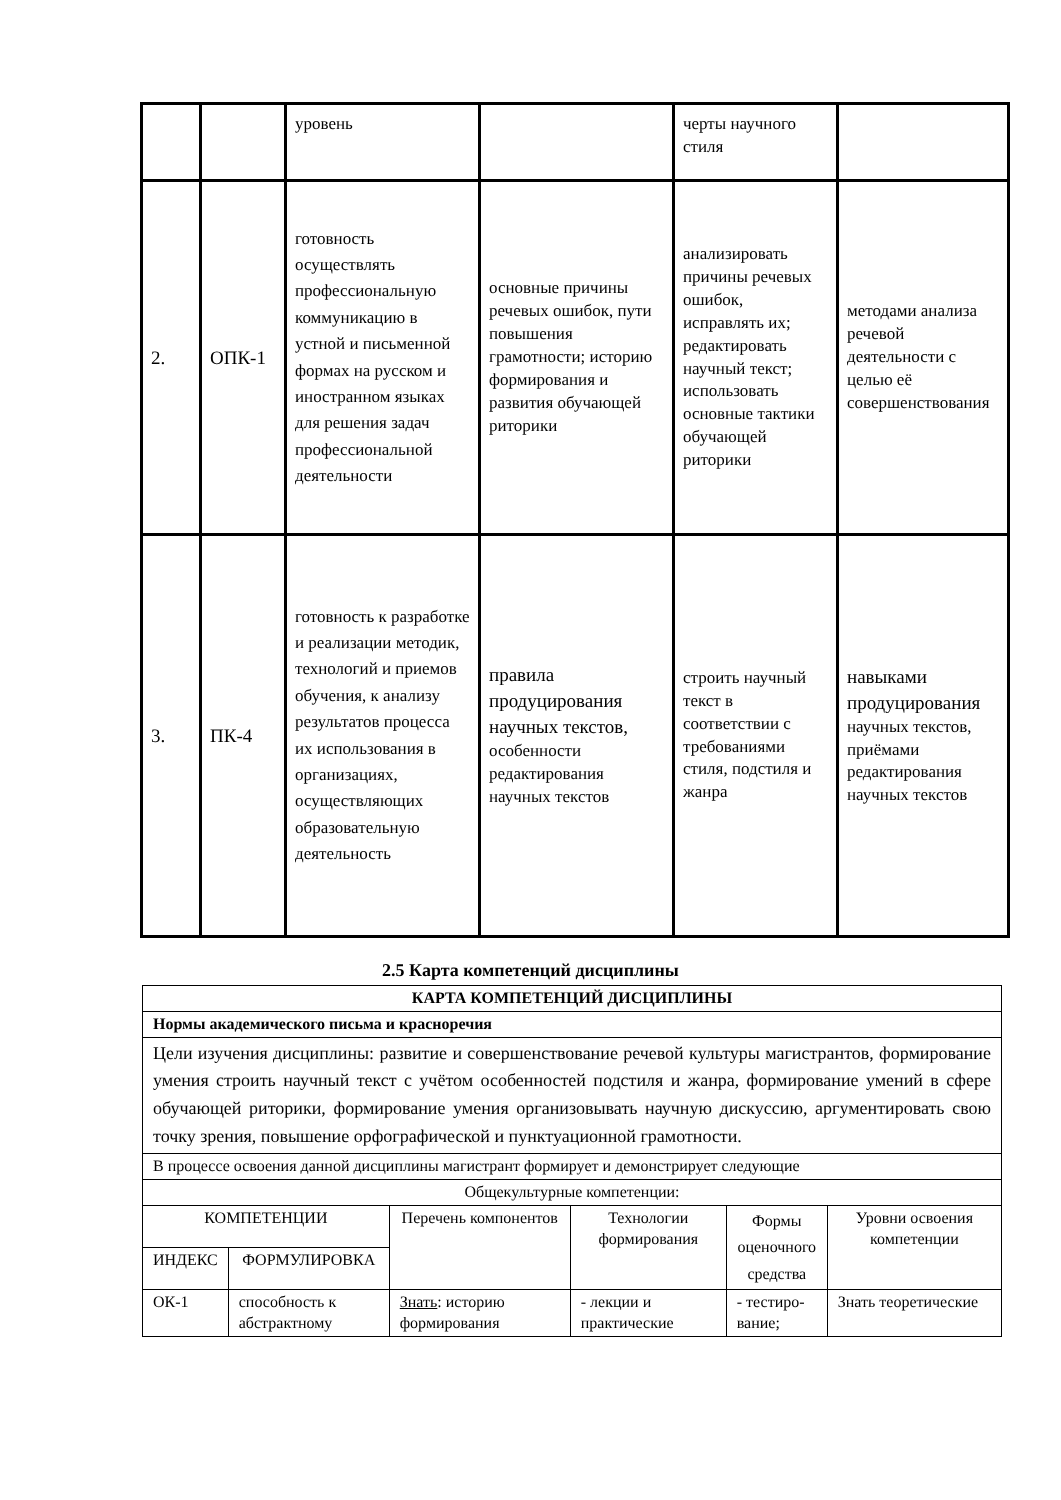| | | уровень | | черты научного стиля | |
| 2. | ОПК-1 | готовность осуществлять профессиональную коммуникацию в устной и письменной формах на русском и иностранном языках для решения задач профессиональной деятельности | основные причины речевых ошибок, пути повышения грамотности; историю формирования и развития обучающей риторики | анализировать причины речевых ошибок, исправлять их; редактировать научный текст; использовать основные тактики обучающей риторики | методами анализа речевой деятельности с целью её совершенствования |
| 3. | ПК-4 | готовность к разработке и реализации методик, технологий и приемов обучения, к анализу результатов процесса их использования в организациях, осуществляющих образовательную деятельность | правила продуцирования научных текстов, особенности редактирования научных текстов | строить научный текст в соответствии с требованиями стиля, подстиля и жанра | навыками продуцирования научных текстов, приёмами редактирования научных текстов |
2.5 Карта компетенций дисциплины
| КАРТА КОМПЕТЕНЦИЙ ДИСЦИПЛИНЫ | | | | | |
| Нормы академического письма и красноречия | | | | | |
| Цели изучения дисциплины: развитие и совершенствование речевой культуры магистрантов, формирование умения строить научный текст с учётом особенностей подстиля и жанра, формирование умений в сфере обучающей риторики, формирование умения организовывать научную дискуссию, аргументировать свою точку зрения, повышение орфографической и пунктуационной грамотности. | | | | | |
| В процессе освоения данной дисциплины магистрант формирует и демонстрирует следующие | | | | | |
| Общекультурные компетенции: | | | | | |
| КОМПЕТЕНЦИИ | | Перечень компонентов | Технологии формирования | Формы оценочного средства | Уровни освоения компетенции |
| ИНДЕКС | ФОРМУЛИРОВКА | | | | |
| ОК-1 | способность к абстрактному | Знать : историю формирования | - лекции и практические | - тестиро-вание; | Знать теоретические |